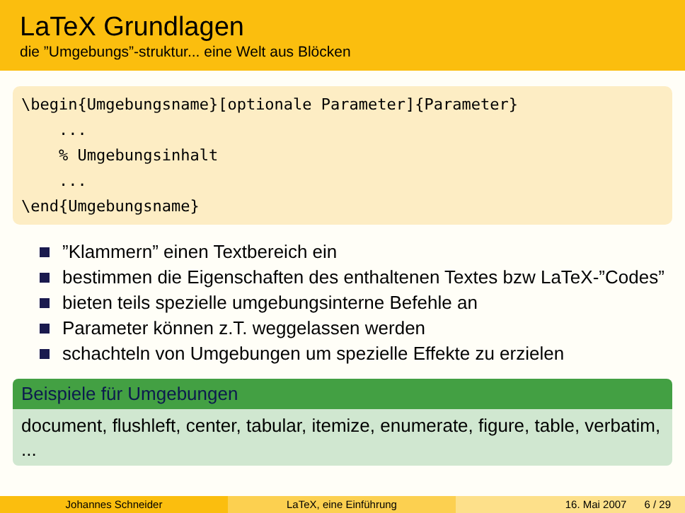LaTeX Grundlagen
die ”Umgebungs”-struktur... eine Welt aus Blöcken
\begin{Umgebungsname}[optionale Parameter]{Parameter} ... % Umgebungsinhalt ... \end{Umgebungsname}
”Klammern” einen Textbereich ein
bestimmen die Eigenschaften des enthaltenen Textes bzw LaTeX-”Codes”
bieten teils spezielle umgebungsinterne Befehle an
Parameter können z.T. weggelassen werden
schachteln von Umgebungen um spezielle Effekte zu erzielen
Beispiele für Umgebungen
document, flushleft, center, tabular, itemize, enumerate, figure, table, verbatim, ...
Johannes Schneider LaTeX, eine Einführung 16. Mai 2007 6 / 29